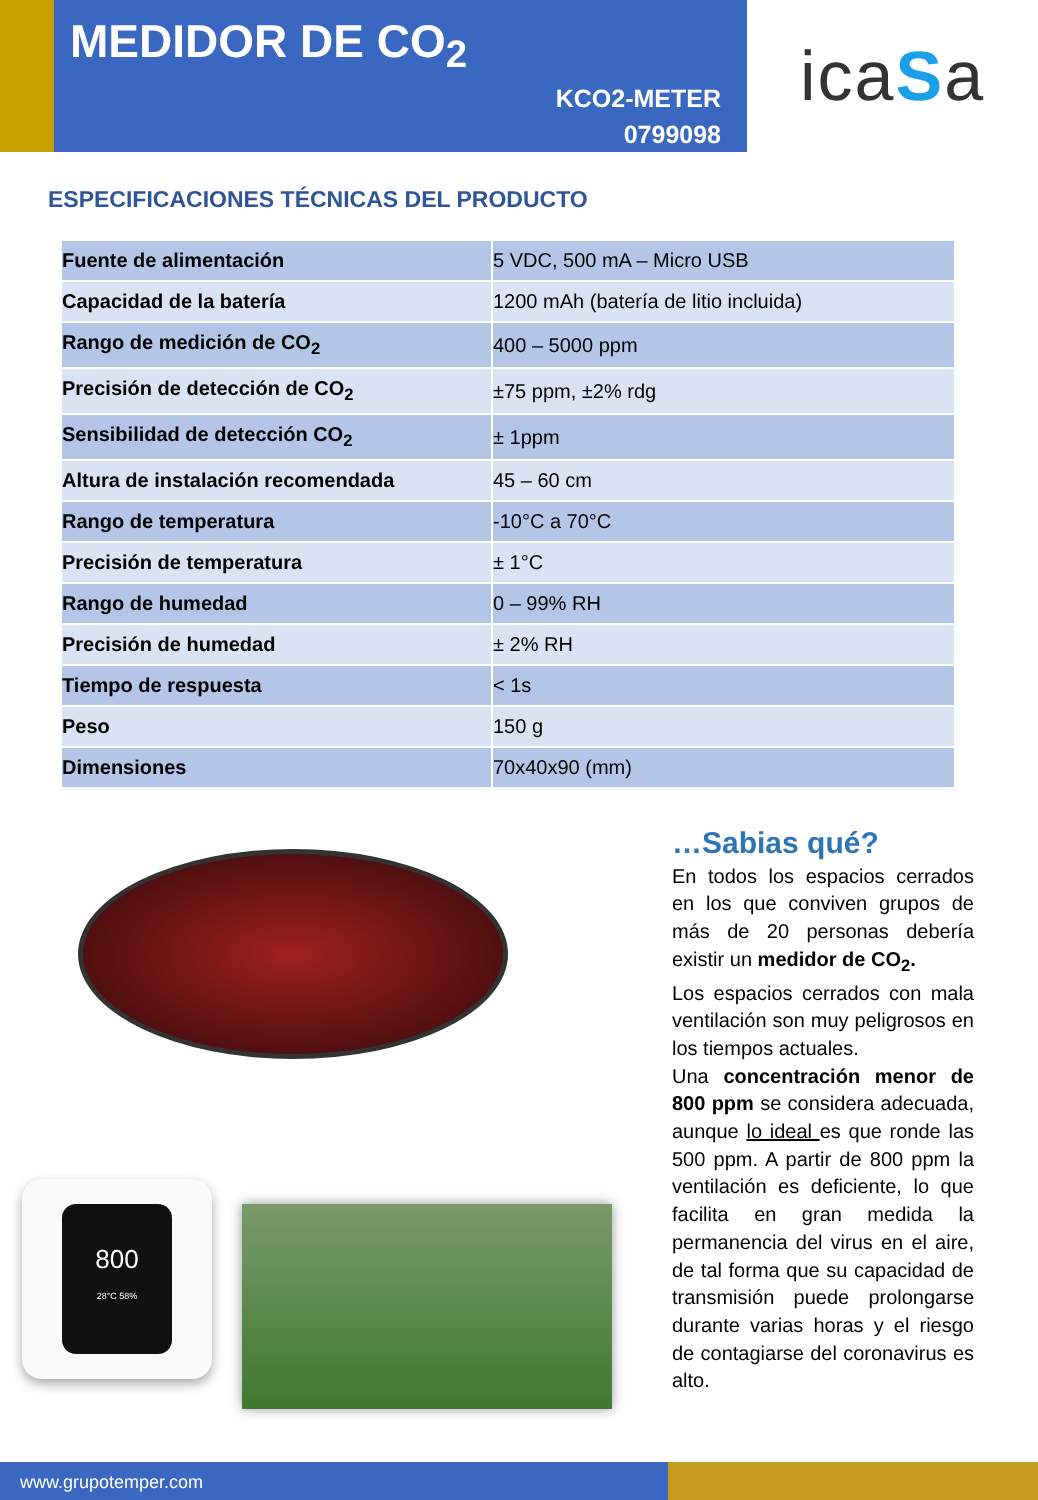MEDIDOR DE CO<sub>2</sub>
KCO2-METER
0799098
ica S a
ESPECIFICACIONES TÉCNICAS DEL PRODUCTO
| Fuente de alimentación | 5 VDC, 500 mA – Micro USB |
| Capacidad de la batería | 1200 mAh (batería de litio incluida) |
| Rango de medición de CO<sub>2</sub> | 400 – 5000 ppm |
| Precisión de detección de CO<sub>2</sub> | ±75 ppm, ±2% rdg |
| Sensibilidad de detección CO<sub>2</sub> | ± 1ppm |
| Altura de instalación recomendada | 45 – 60 cm |
| Rango de temperatura | -10°C a 70°C |
| Precisión de temperatura | ± 1°C |
| Rango de humedad | 0 – 99% RH |
| Precisión de humedad | ± 2% RH |
| Tiempo de respuesta | < 1s |
| Peso | 150 g |
| Dimensiones | 70x40x90 (mm) |
800
28°C 58%
…Sabias qué?
En todos los espacios cerrados en los que conviven grupos de más de 20 personas debería existir un medidor de CO<sub>2</sub>.
Los espacios cerrados con mala ventilación son muy peligrosos en los tiempos actuales.
Una concentración menor de 800 ppm se considera adecuada, aunque lo ideal es que ronde las 500 ppm. A partir de 800 ppm la ventilación es deficiente, lo que facilita en gran medida la permanencia del virus en el aire, de tal forma que su capacidad de transmisión puede prolongarse durante varias horas y el riesgo de contagiarse del coronavirus es alto.
www.grupotemper.com